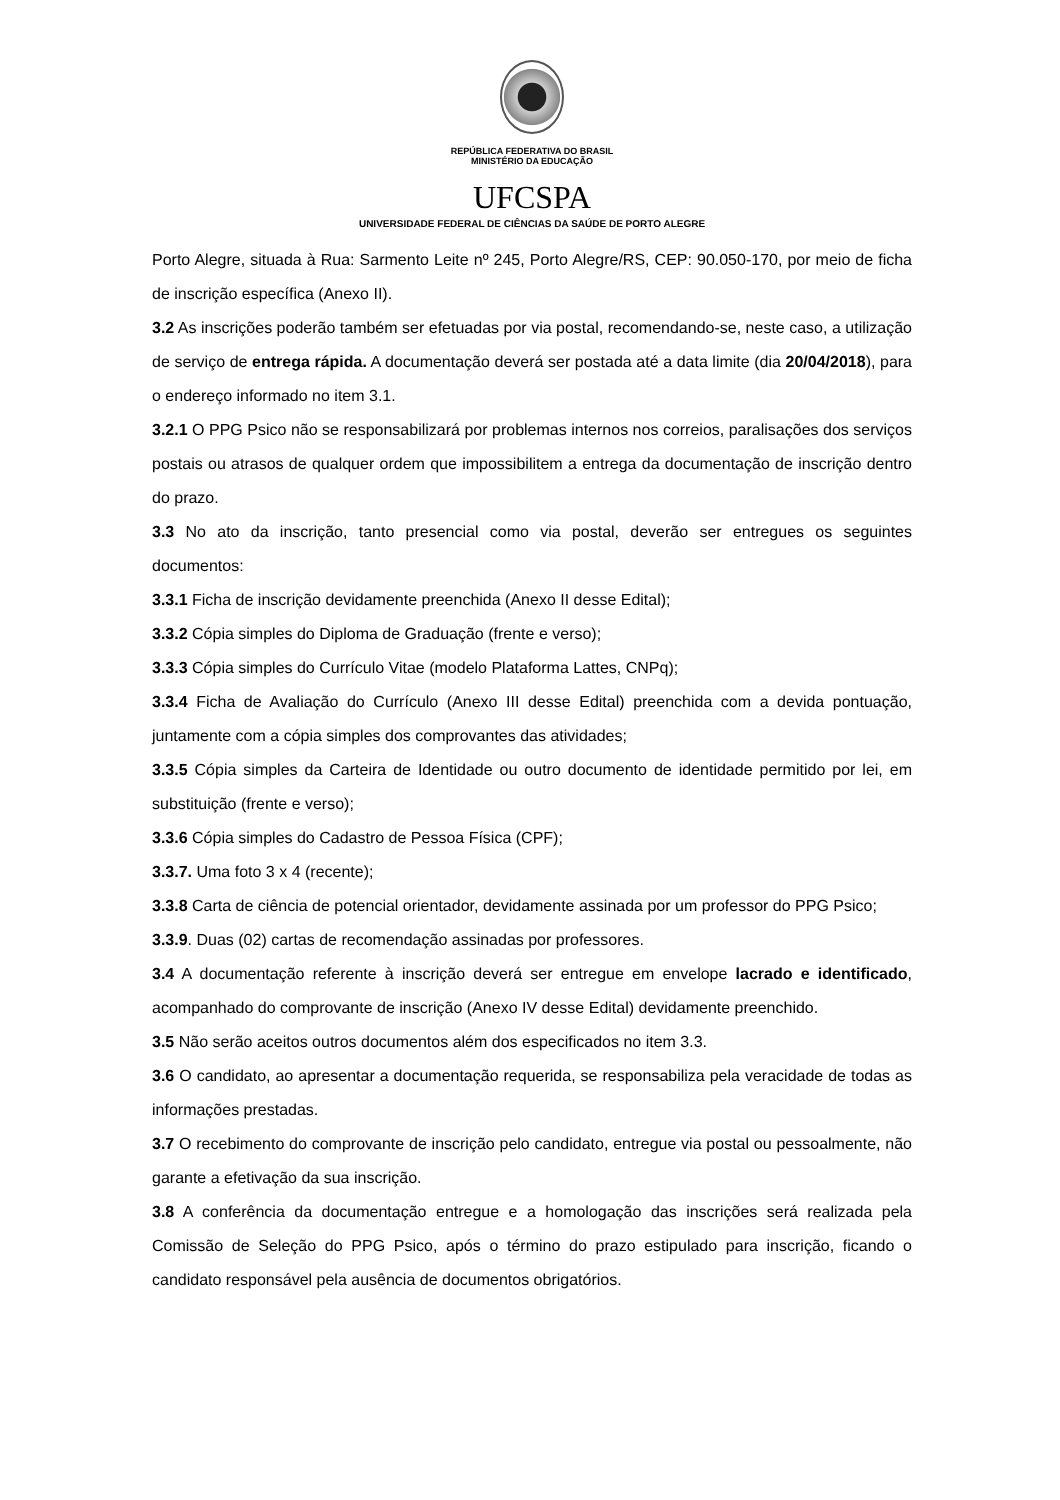REPÚBLICA FEDERATIVA DO BRASIL
MINISTÉRIO DA EDUCAÇÃO
UFCSPA
UNIVERSIDADE FEDERAL DE CIÊNCIAS DA SAÚDE DE PORTO ALEGRE
Porto Alegre, situada à Rua: Sarmento Leite nº 245, Porto Alegre/RS, CEP: 90.050-170, por meio de ficha de inscrição específica (Anexo II).
3.2 As inscrições poderão também ser efetuadas por via postal, recomendando-se, neste caso, a utilização de serviço de entrega rápida. A documentação deverá ser postada até a data limite (dia 20/04/2018), para o endereço informado no item 3.1.
3.2.1 O PPG Psico não se responsabilizará por problemas internos nos correios, paralisações dos serviços postais ou atrasos de qualquer ordem que impossibilitem a entrega da documentação de inscrição dentro do prazo.
3.3 No ato da inscrição, tanto presencial como via postal, deverão ser entregues os seguintes documentos:
3.3.1 Ficha de inscrição devidamente preenchida (Anexo II desse Edital);
3.3.2 Cópia simples do Diploma de Graduação (frente e verso);
3.3.3 Cópia simples do Currículo Vitae (modelo Plataforma Lattes, CNPq);
3.3.4 Ficha de Avaliação do Currículo (Anexo III desse Edital) preenchida com a devida pontuação, juntamente com a cópia simples dos comprovantes das atividades;
3.3.5 Cópia simples da Carteira de Identidade ou outro documento de identidade permitido por lei, em substituição (frente e verso);
3.3.6 Cópia simples do Cadastro de Pessoa Física (CPF);
3.3.7. Uma foto 3 x 4 (recente);
3.3.8 Carta de ciência de potencial orientador, devidamente assinada por um professor do PPG Psico;
3.3.9. Duas (02) cartas de recomendação assinadas por professores.
3.4 A documentação referente à inscrição deverá ser entregue em envelope lacrado e identificado, acompanhado do comprovante de inscrição (Anexo IV desse Edital) devidamente preenchido.
3.5 Não serão aceitos outros documentos além dos especificados no item 3.3.
3.6 O candidato, ao apresentar a documentação requerida, se responsabiliza pela veracidade de todas as informações prestadas.
3.7 O recebimento do comprovante de inscrição pelo candidato, entregue via postal ou pessoalmente, não garante a efetivação da sua inscrição.
3.8 A conferência da documentação entregue e a homologação das inscrições será realizada pela Comissão de Seleção do PPG Psico, após o término do prazo estipulado para inscrição, ficando o candidato responsável pela ausência de documentos obrigatórios.